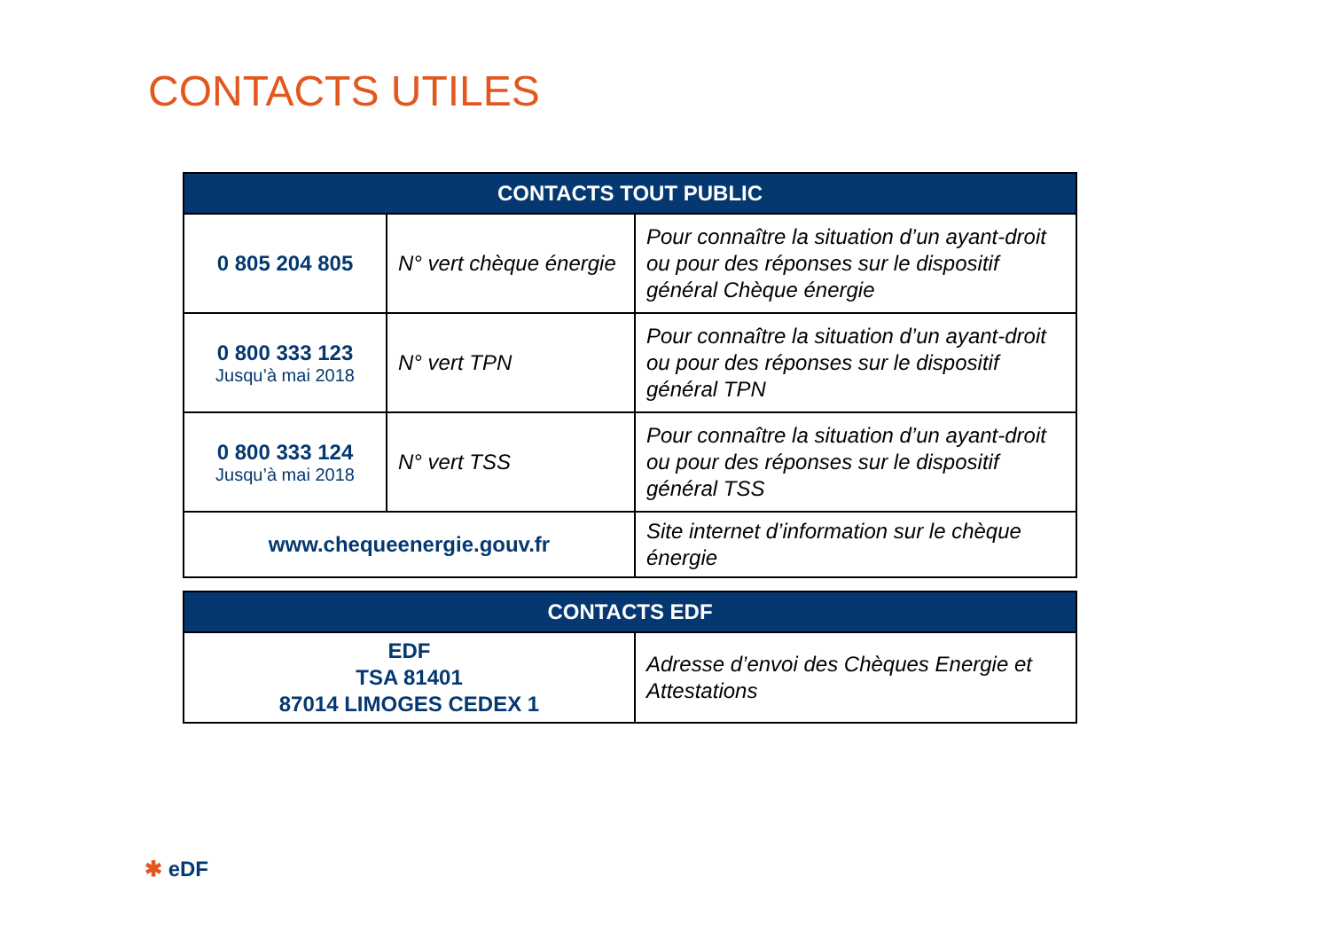CONTACTS UTILES
| CONTACTS TOUT PUBLIC | | |
| --- | --- | --- |
| 0 805 204 805 | N° vert chèque énergie | Pour connaître la situation d’un ayant-droit ou pour des réponses sur le dispositif général Chèque énergie |
| 0 800 333 123 Jusqu’à mai 2018 | N° vert TPN | Pour connaître la situation d’un ayant-droit ou pour des réponses sur le dispositif général TPN |
| 0 800 333 124 Jusqu’à mai 2018 | N° vert TSS | Pour connaître la situation d’un ayant-droit ou pour des réponses sur le dispositif général TSS |
| www.chequeenergie.gouv.fr | | Site internet d’information sur le chèque énergie |
| CONTACTS EDF | |
| --- | --- |
| EDF TSA 81401 87014 LIMOGES CEDEX 1 | Adresse d’envoi des Chèques Energie et Attestations |
✱ eDF